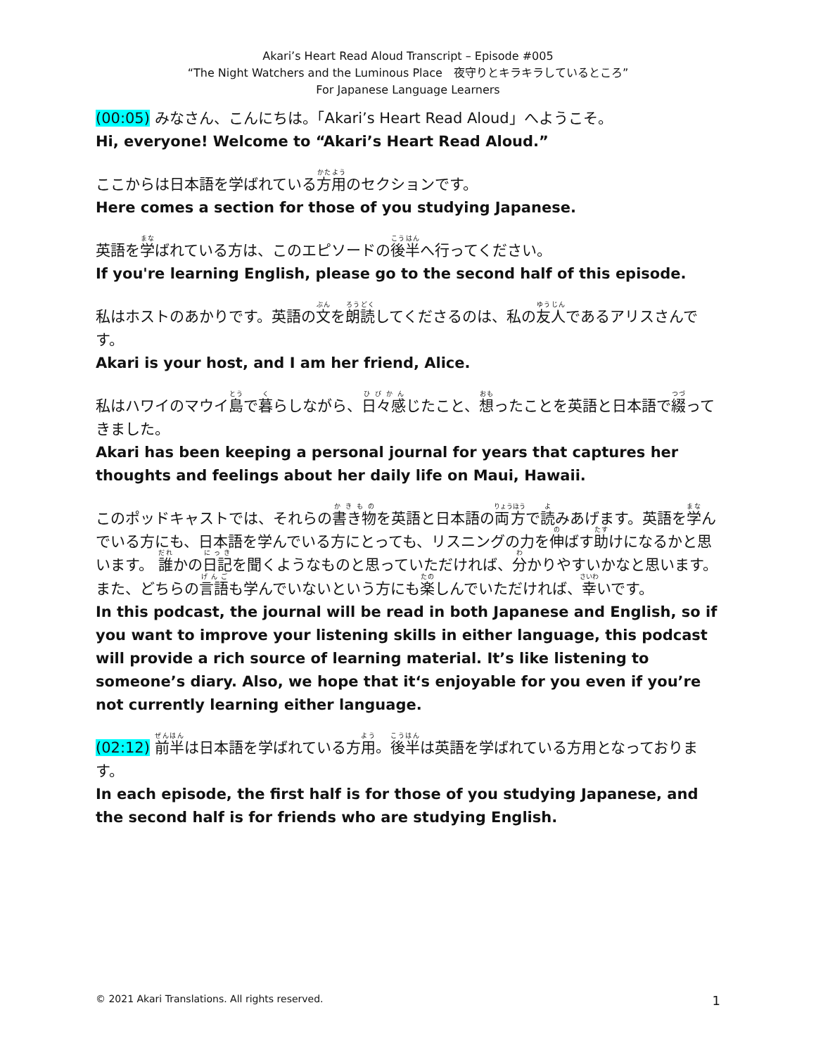Akari’s Heart Read Aloud Transcript – Episode #005
“The Night Watchers and the Luminous Place　夜守りとキラキラしているところ”
For Japanese Language Learners
(00:05) みなさん、こんにちは。「Akari’s Heart Read Aloud」へようこそ。
Hi, everyone! Welcome to “Akari’s Heart Read Aloud.”
ここからは日本語を学ばれている方用のセクションです。
Here comes a section for those of you studying Japanese.
英語を学ばれている方は、このエピソードの後半へ行ってください。
If you're learning English, please go to the second half of this episode.
私はホストのあかりです。英語の文を朗読してくださるのは、私の友人であるアリスさんです。
Akari is your host, and I am her friend, Alice.
私はハワイのマウイ島で暮らしながら、日々感じたこと、想ったことを英語と日本語で綴ってきました。
Akari has been keeping a personal journal for years that captures her thoughts and feelings about her daily life on Maui, Hawaii.
このポッドキャストでは、それらの書き物を英語と日本語の両方で読みあげます。英語を学んでいる方にも、日本語を学んでいる方にとっても、リスニングの力を伸ばす助けになるかと思います。 誰かの日記を聞くようなものと思っていただければ、分かりやすいかなと思います。また、どちらの言語も学んでいないという方にも楽しんでいただければ、幸いです。
In this podcast, the journal will be read in both Japanese and English, so if you want to improve your listening skills in either language, this podcast will provide a rich source of learning material. It’s like listening to someone’s diary. Also, we hope that it‘s enjoyable for you even if you’re not currently learning either language.
(02:12) 前半は日本語を学ばれている方用。後半は英語を学ばれている方用となっております。
In each episode, the first half is for those of you studying Japanese, and the second half is for friends who are studying English.
© 2021 Akari Translations. All rights reserved. 1